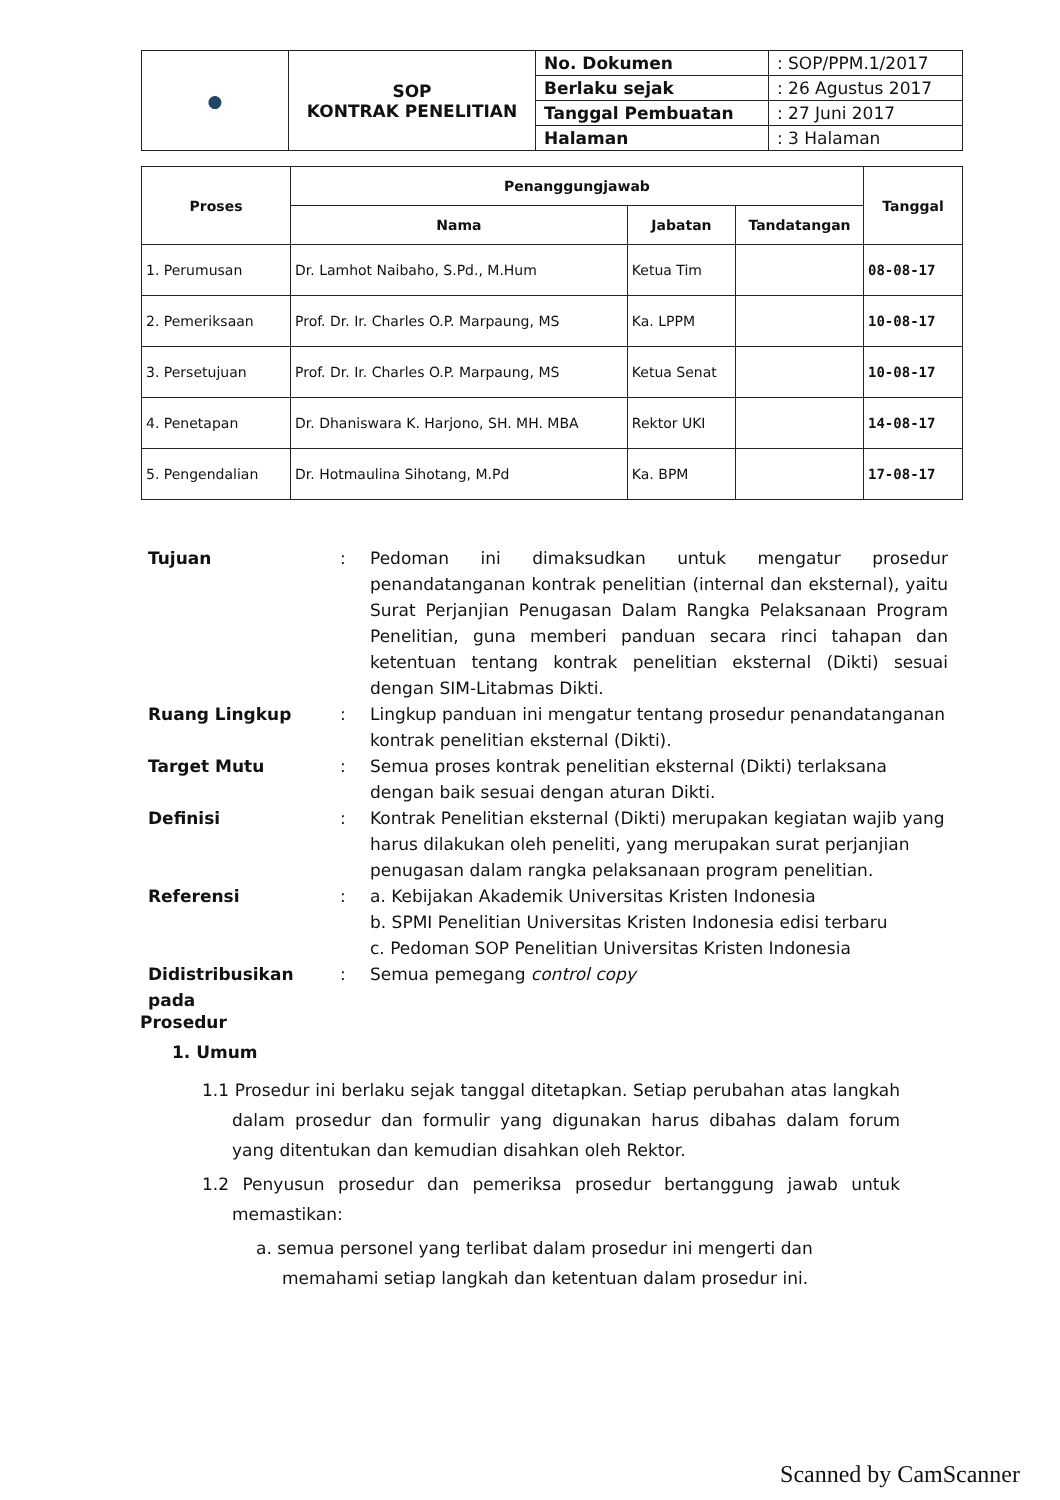| ● | SOP KONTRAK PENELITIAN | No. Dokumen | : SOP/PPM.1/2017 |
| | | Berlaku sejak | : 26 Agustus 2017 |
| | | Tanggal Pembuatan | : 27 Juni 2017 |
| | | Halaman | : 3 Halaman |
| Proses | Penanggungjawab | | | Tanggal |
| --- | --- | --- | --- | --- |
| | Nama | Jabatan | Tandatangan | |
| 1. Perumusan | Dr. Lamhot Naibaho, S.Pd., M.Hum | Ketua Tim | | 08-08-17 |
| 2. Pemeriksaan | Prof. Dr. Ir. Charles O.P. Marpaung, MS | Ka. LPPM | | 10-08-17 |
| 3. Persetujuan | Prof. Dr. Ir. Charles O.P. Marpaung, MS | Ketua Senat | | 10-08-17 |
| 4. Penetapan | Dr. Dhaniswara K. Harjono, SH. MH. MBA | Rektor UKI | | 14-08-17 |
| 5. Pengendalian | Dr. Hotmaulina Sihotang, M.Pd | Ka. BPM | | 17-08-17 |
| Tujuan | : | Pedoman ini dimaksudkan untuk mengatur prosedur penandatanganan kontrak penelitian (internal dan eksternal), yaitu Surat Perjanjian Penugasan Dalam Rangka Pelaksanaan Program Penelitian, guna memberi panduan secara rinci tahapan dan ketentuan tentang kontrak penelitian eksternal (Dikti) sesuai dengan SIM-Litabmas Dikti. |
| Ruang Lingkup | : | Lingkup panduan ini mengatur tentang prosedur penandatanganan kontrak penelitian eksternal (Dikti). |
| Target Mutu | : | Semua proses kontrak penelitian eksternal (Dikti) terlaksana dengan baik sesuai dengan aturan Dikti. |
| Definisi | : | Kontrak Penelitian eksternal (Dikti) merupakan kegiatan wajib yang harus dilakukan oleh peneliti, yang merupakan surat perjanjian penugasan dalam rangka pelaksanaan program penelitian. |
| Referensi | : | a. Kebijakan Akademik Universitas Kristen Indonesia b. SPMI Penelitian Universitas Kristen Indonesia edisi terbaru c. Pedoman SOP Penelitian Universitas Kristen Indonesia |
| Didistribusikan pada | : | Semua pemegang control copy |
Prosedur
1. Umum
1.1 Prosedur ini berlaku sejak tanggal ditetapkan. Setiap perubahan atas langkah dalam prosedur dan formulir yang digunakan harus dibahas dalam forum yang ditentukan dan kemudian disahkan oleh Rektor.
1.2 Penyusun prosedur dan pemeriksa prosedur bertanggung jawab untuk memastikan:
a. semua personel yang terlibat dalam prosedur ini mengerti dan memahami setiap langkah dan ketentuan dalam prosedur ini.
Scanned by CamScanner